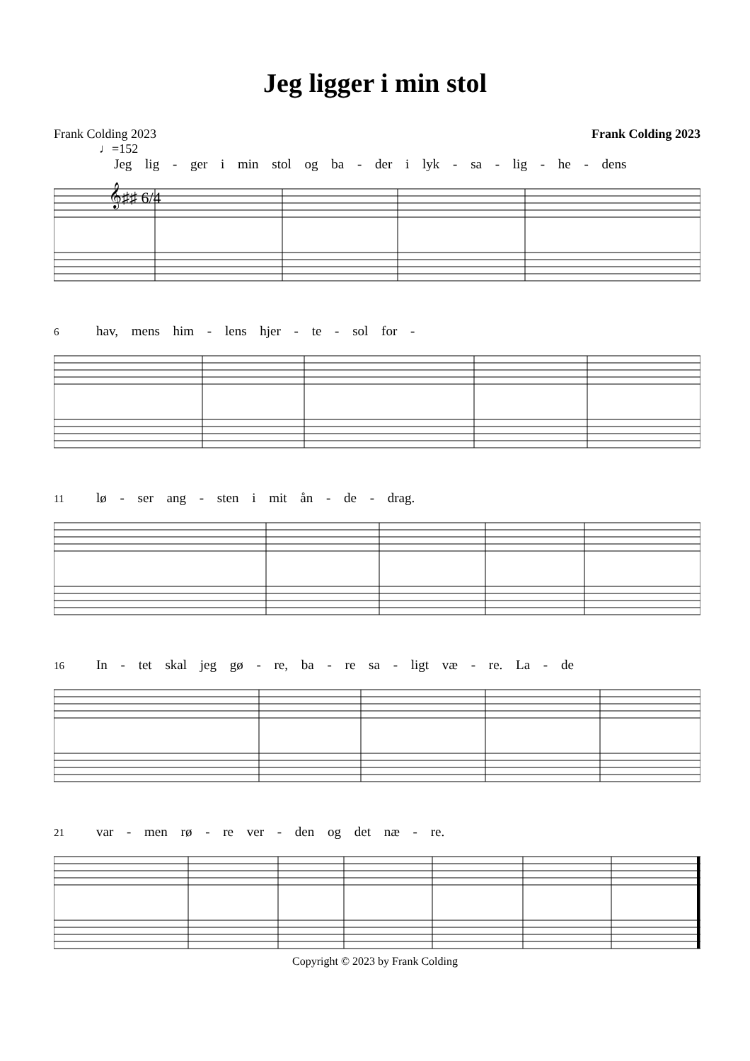Jeg ligger i min stol
Frank Colding 2023 Frank Colding 2023
♩=152
Jeg lig - ger i min stol og ba - der i lyk - sa - lig - he - dens
𝄞♯♯ 6/4
6 hav, mens him - lens hjer - te - sol for -
11 lø - ser ang - sten i mit ån - de - drag.
16 In - tet skal jeg gø - re, ba - re sa - ligt væ - re. La - de
21 var - men rø - re ver - den og det næ - re.
Copyright © 2023 by Frank Colding